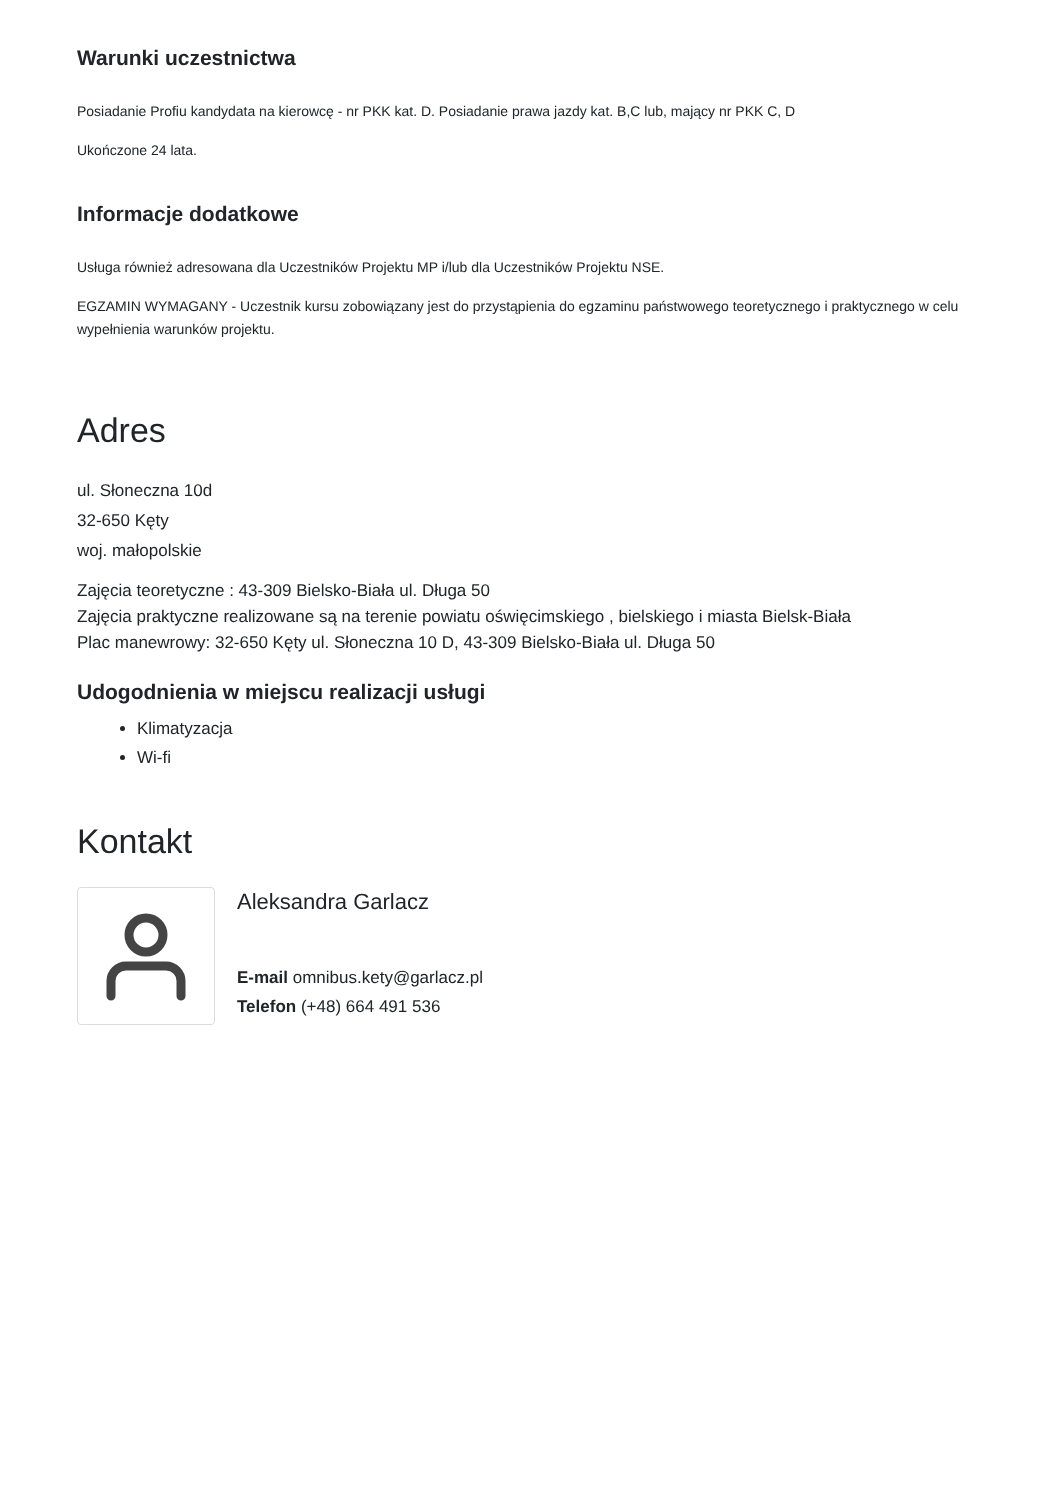Warunki uczestnictwa
Posiadanie Profiu kandydata na kierowcę - nr PKK kat. D. Posiadanie prawa jazdy kat. B,C lub, mający nr PKK C, D
Ukończone 24 lata.
Informacje dodatkowe
Usługa również adresowana dla Uczestników Projektu MP i/lub dla Uczestników Projektu NSE.
EGZAMIN WYMAGANY - Uczestnik kursu zobowiązany jest do przystąpienia do egzaminu państwowego teoretycznego i praktycznego w celu wypełnienia warunków projektu.
Adres
ul. Słoneczna 10d
32-650 Kęty
woj. małopolskie
Zajęcia teoretyczne : 43-309 Bielsko-Biała ul. Długa 50
Zajęcia praktyczne realizowane są na terenie powiatu oświęcimskiego , bielskiego i miasta Bielsk-Biała
Plac manewrowy: 32-650 Kęty ul. Słoneczna 10 D, 43-309 Bielsko-Biała ul. Długa 50
Udogodnienia w miejscu realizacji usługi
Klimatyzacja
Wi-fi
Kontakt
Aleksandra Garlacz
E-mail omnibus.kety@garlacz.pl
Telefon (+48) 664 491 536